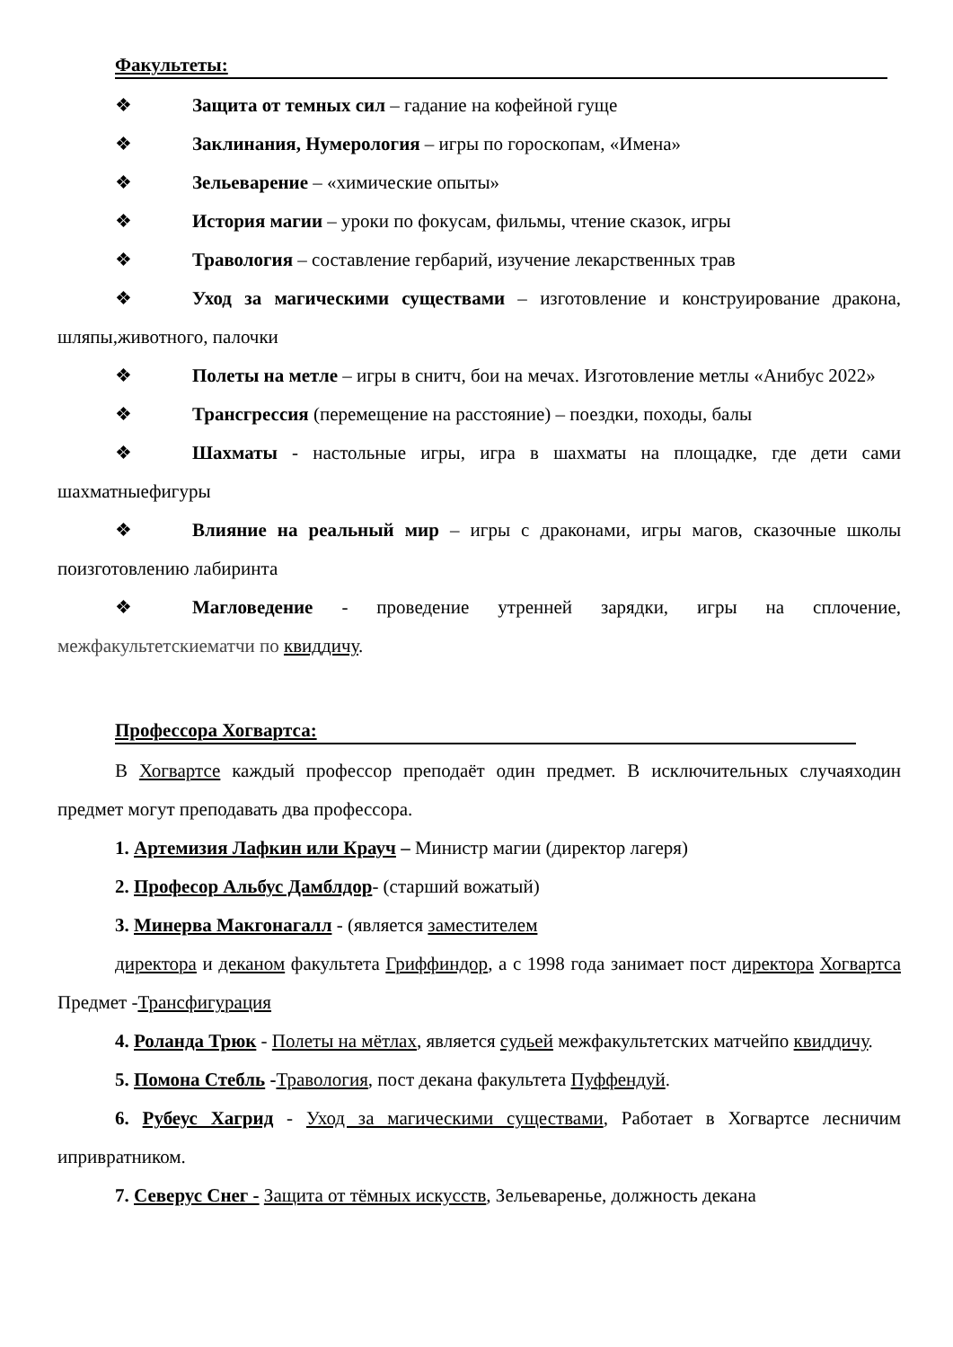Факультеты:
❖ Защита от темных сил – гадание на кофейной гуще
❖ Заклинания, Нумерология – игры по гороскопам, «Имена»
❖ Зельеварение – «химические опыты»
❖ История магии – уроки по фокусам, фильмы, чтение сказок, игры
❖ Травология – составление гербарий, изучение лекарственных трав
❖ Уход за магическими существами – изготовление и конструирование дракона, шляпы,животного, палочки
❖ Полеты на метле – игры в снитч, бои на мечах. Изготовление метлы «Анибус 2022»
❖ Трансгрессия (перемещение на расстояние) – поездки, походы, балы
❖ Шахматы - настольные игры, игра в шахматы на площадке, где дети сами шахматныефигуры
❖ Влияние на реальный мир – игры с драконами, игры магов, сказочные школы поизготовлению лабиринта
❖ Магловедение - проведение утренней зарядки, игры на сплочение, межфакультетскиематчи по квиддичу.
Профессора Хогвартса:
В Хогвартсе каждый профессор преподаёт один предмет. В исключительных случаяходин предмет могут преподавать два профессора.
1. Артемизия Лафкин или Крауч – Министр магии (директор лагеря)
2. Професор Альбус Дамблдор- (старший вожатый)
3. Минерва Макгонагалл - (является заместителем
директора и деканом факультета Гриффиндор, а с 1998 года занимает пост директора Хогвартса Предмет -Трансфигурация
4. Роланда Трюк - Полеты на мётлах, является судьей межфакультетских матчейпо квиддичу.
5. Помона Стебль -Травология, пост декана факультета Пуффендуй.
6. Рубеус Хагрид - Уход за магическими существами, Работает в Хогвартсе лесничим ипривратником.
7. Северус Снег - Защита от тёмных искусств, Зельеваренье, должность декана